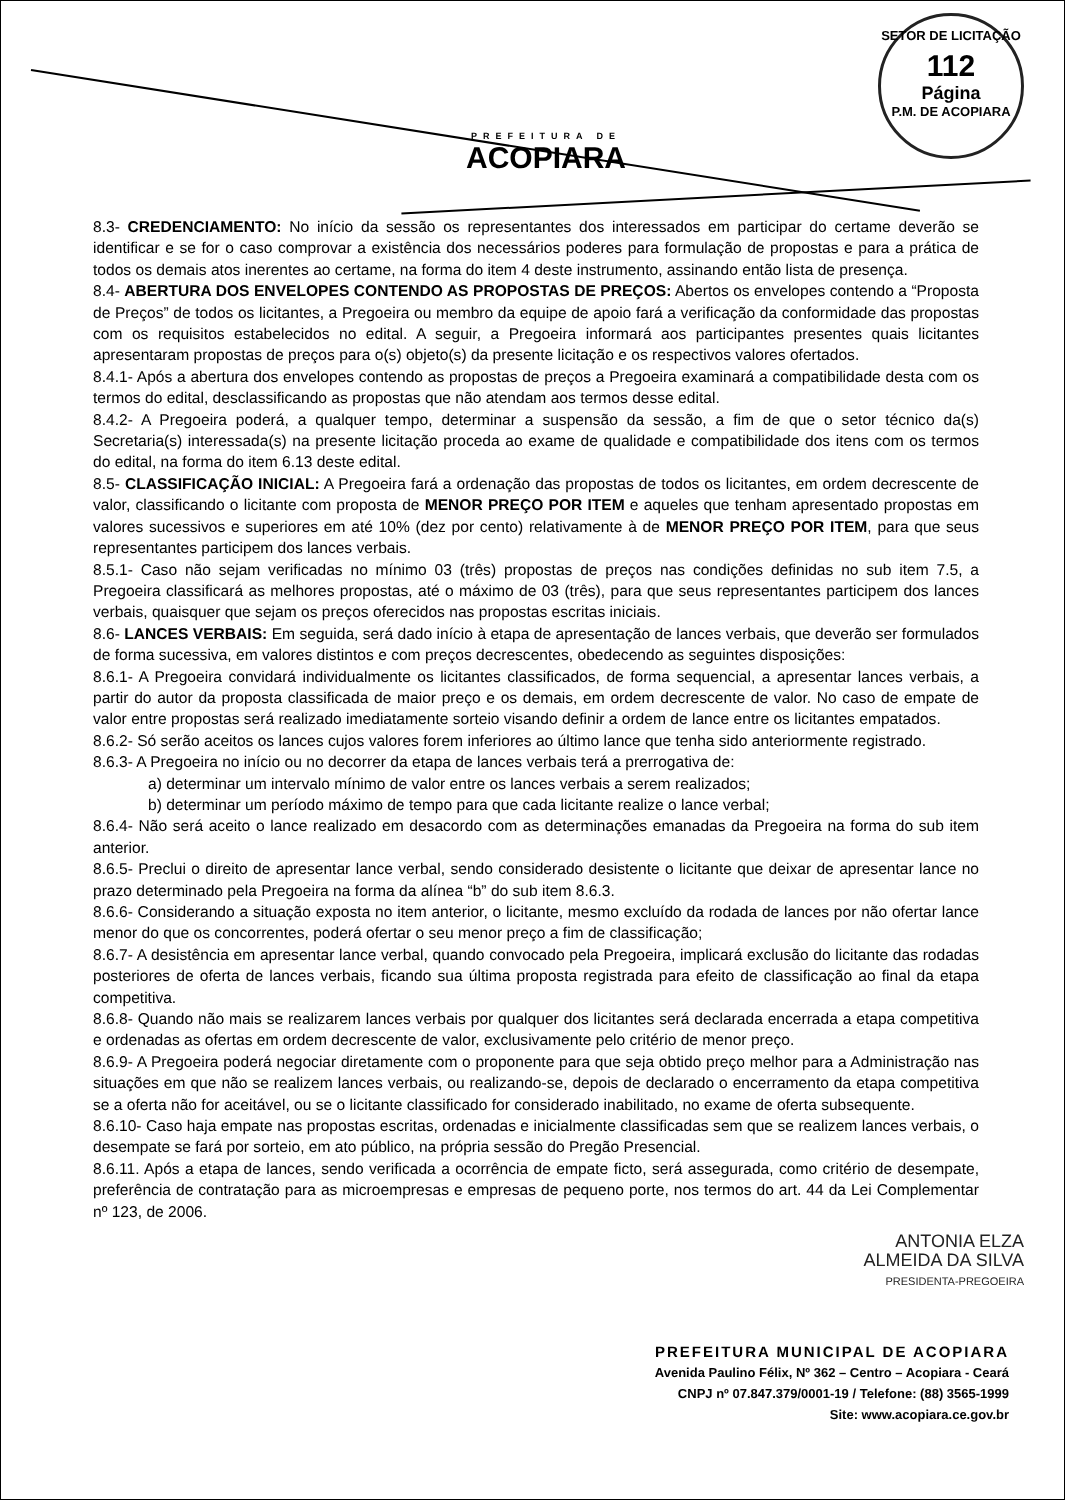PREFEITURA DE
ACOPIARA
SETOR DE LICITAÇÃO
112
Página
P.M. DE ACOPIARA
8.3- CREDENCIAMENTO: No início da sessão os representantes dos interessados em participar do certame deverão se identificar e se for o caso comprovar a existência dos necessários poderes para formulação de propostas e para a prática de todos os demais atos inerentes ao certame, na forma do item 4 deste instrumento, assinando então lista de presença.
8.4- ABERTURA DOS ENVELOPES CONTENDO AS PROPOSTAS DE PREÇOS: Abertos os envelopes contendo a “Proposta de Preços” de todos os licitantes, a Pregoeira ou membro da equipe de apoio fará a verificação da conformidade das propostas com os requisitos estabelecidos no edital. A seguir, a Pregoeira informará aos participantes presentes quais licitantes apresentaram propostas de preços para o(s) objeto(s) da presente licitação e os respectivos valores ofertados.
8.4.1- Após a abertura dos envelopes contendo as propostas de preços a Pregoeira examinará a compatibilidade desta com os termos do edital, desclassificando as propostas que não atendam aos termos desse edital.
8.4.2- A Pregoeira poderá, a qualquer tempo, determinar a suspensão da sessão, a fim de que o setor técnico da(s) Secretaria(s) interessada(s) na presente licitação proceda ao exame de qualidade e compatibilidade dos itens com os termos do edital, na forma do item 6.13 deste edital.
8.5- CLASSIFICAÇÃO INICIAL: A Pregoeira fará a ordenação das propostas de todos os licitantes, em ordem decrescente de valor, classificando o licitante com proposta de MENOR PREÇO POR ITEM e aqueles que tenham apresentado propostas em valores sucessivos e superiores em até 10% (dez por cento) relativamente à de MENOR PREÇO POR ITEM, para que seus representantes participem dos lances verbais.
8.5.1- Caso não sejam verificadas no mínimo 03 (três) propostas de preços nas condições definidas no sub item 7.5, a Pregoeira classificará as melhores propostas, até o máximo de 03 (três), para que seus representantes participem dos lances verbais, quaisquer que sejam os preços oferecidos nas propostas escritas iniciais.
8.6- LANCES VERBAIS: Em seguida, será dado início à etapa de apresentação de lances verbais, que deverão ser formulados de forma sucessiva, em valores distintos e com preços decrescentes, obedecendo as seguintes disposições:
8.6.1- A Pregoeira convidará individualmente os licitantes classificados, de forma sequencial, a apresentar lances verbais, a partir do autor da proposta classificada de maior preço e os demais, em ordem decrescente de valor. No caso de empate de valor entre propostas será realizado imediatamente sorteio visando definir a ordem de lance entre os licitantes empatados.
8.6.2- Só serão aceitos os lances cujos valores forem inferiores ao último lance que tenha sido anteriormente registrado.
8.6.3- A Pregoeira no início ou no decorrer da etapa de lances verbais terá a prerrogativa de:
a) determinar um intervalo mínimo de valor entre os lances verbais a serem realizados;
b) determinar um período máximo de tempo para que cada licitante realize o lance verbal;
8.6.4- Não será aceito o lance realizado em desacordo com as determinações emanadas da Pregoeira na forma do sub item anterior.
8.6.5- Preclui o direito de apresentar lance verbal, sendo considerado desistente o licitante que deixar de apresentar lance no prazo determinado pela Pregoeira na forma da alínea “b” do sub item 8.6.3.
8.6.6- Considerando a situação exposta no item anterior, o licitante, mesmo excluído da rodada de lances por não ofertar lance menor do que os concorrentes, poderá ofertar o seu menor preço a fim de classificação;
8.6.7- A desistência em apresentar lance verbal, quando convocado pela Pregoeira, implicará exclusão do licitante das rodadas posteriores de oferta de lances verbais, ficando sua última proposta registrada para efeito de classificação ao final da etapa competitiva.
8.6.8- Quando não mais se realizarem lances verbais por qualquer dos licitantes será declarada encerrada a etapa competitiva e ordenadas as ofertas em ordem decrescente de valor, exclusivamente pelo critério de menor preço.
8.6.9- A Pregoeira poderá negociar diretamente com o proponente para que seja obtido preço melhor para a Administração nas situações em que não se realizem lances verbais, ou realizando-se, depois de declarado o encerramento da etapa competitiva se a oferta não for aceitável, ou se o licitante classificado for considerado inabilitado, no exame de oferta subsequente.
8.6.10- Caso haja empate nas propostas escritas, ordenadas e inicialmente classificadas sem que se realizem lances verbais, o desempate se fará por sorteio, em ato público, na própria sessão do Pregão Presencial.
8.6.11. Após a etapa de lances, sendo verificada a ocorrência de empate ficto, será assegurada, como critério de desempate, preferência de contratação para as microempresas e empresas de pequeno porte, nos termos do art. 44 da Lei Complementar nº 123, de 2006.
ANTONIA ELZA
ALMEIDA DA SILVA
PRESIDENTA-PREGOEIRA
PREFEITURA MUNICIPAL DE ACOPIARA
Avenida Paulino Félix, Nº 362 – Centro – Acopiara - Ceará
CNPJ nº 07.847.379/0001-19 / Telefone: (88) 3565-1999
Site: www.acopiara.ce.gov.br